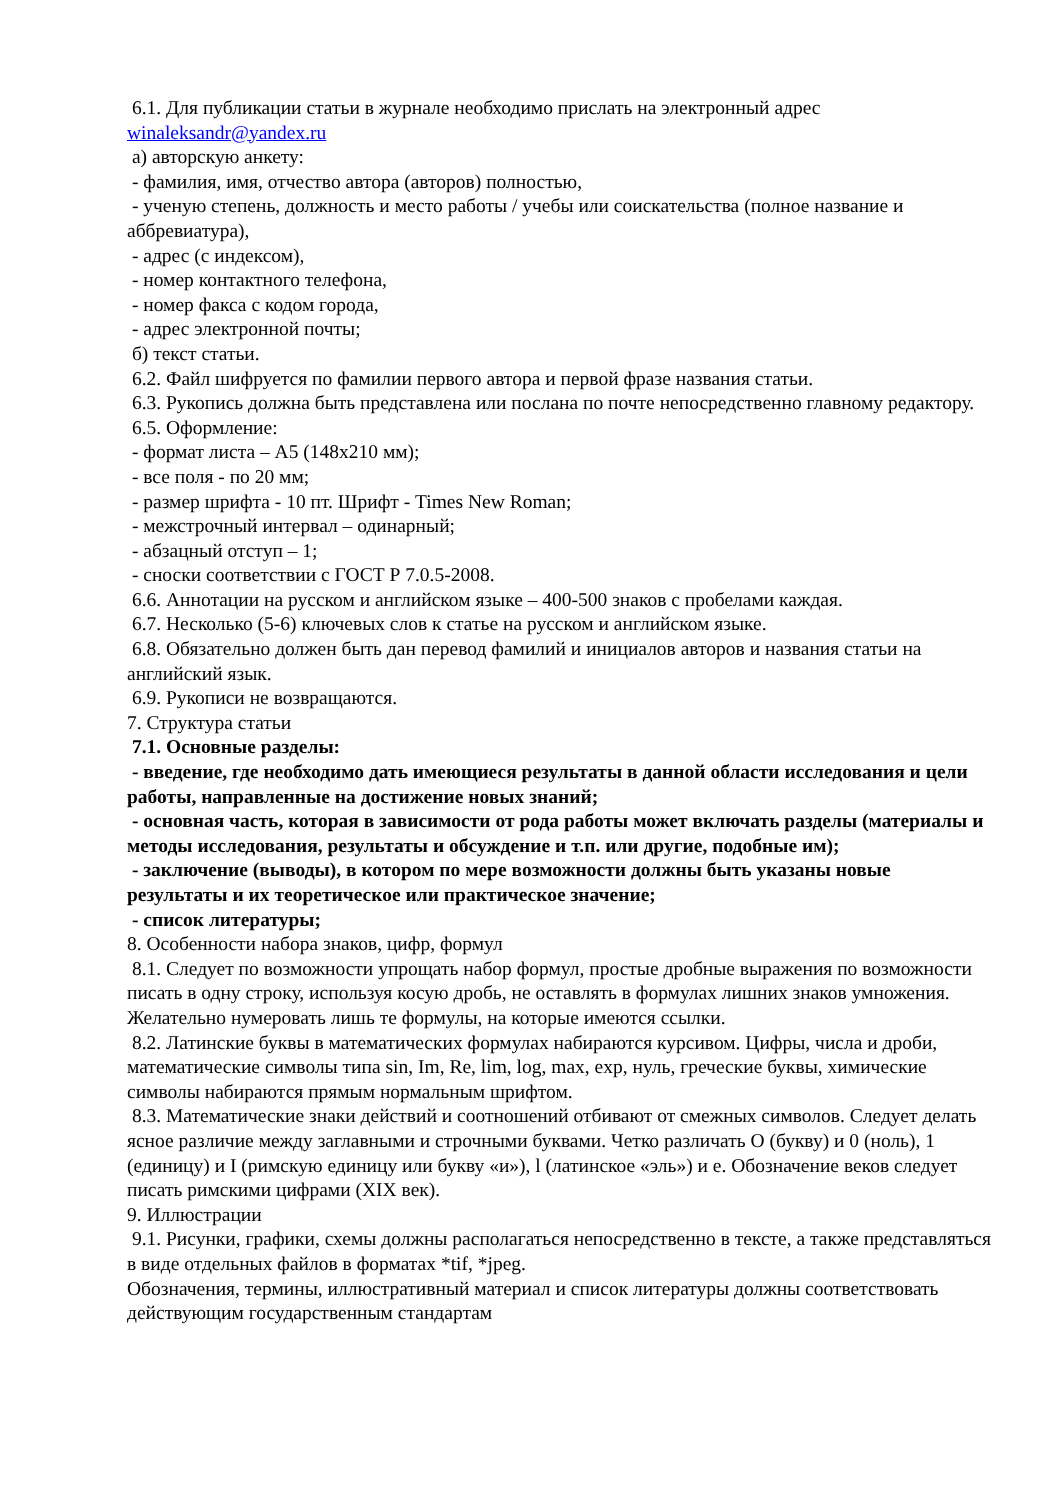6.1. Для публикации статьи в журнале необходимо прислать на электронный адрес winaleksandr@yandex.ru
а) авторскую анкету:
- фамилия, имя, отчество автора (авторов) полностью,
- ученую степень, должность и место работы / учебы или соискательства (полное название и аббревиатура),
- адрес (с индексом),
- номер контактного телефона,
- номер факса с кодом города,
- адрес электронной почты;
б) текст статьи.
6.2. Файл шифруется по фамилии первого автора и первой фразе названия статьи.
6.3. Рукопись должна быть представлена или послана по почте непосредственно главному редактору.
6.5. Оформление:
- формат листа – А5 (148х210 мм);
- все поля - по 20 мм;
- размер шрифта - 10 пт. Шрифт - Times New Roman;
- межстрочный интервал – одинарный;
- абзацный отступ – 1;
- сноски соответствии с ГОСТ Р 7.0.5-2008.
6.6. Аннотации на русском и английском языке – 400-500 знаков с пробелами каждая.
6.7. Несколько (5-6) ключевых слов к статье на русском и английском языке.
6.8. Обязательно должен быть дан перевод фамилий и инициалов авторов и названия статьи на английский язык.
6.9. Рукописи не возвращаются.
7. Структура статьи
7.1. Основные разделы:
- введение, где необходимо дать имеющиеся результаты в данной области исследования и цели работы, направленные на достижение новых знаний;
- основная часть, которая в зависимости от рода работы может включать разделы (материалы и методы исследования, результаты и обсуждение и т.п. или другие, подобные им);
- заключение (выводы), в котором по мере возможности должны быть указаны новые результаты и их теоретическое или практическое значение;
- список литературы;
8. Особенности набора знаков, цифр, формул
8.1. Следует по возможности упрощать набор формул, простые дробные выражения по возможности писать в одну строку, используя косую дробь, не оставлять в формулах лишних знаков умножения. Желательно нумеровать лишь те формулы, на которые имеются ссылки.
8.2. Латинские буквы в математических формулах набираются курсивом. Цифры, числа и дроби, математические символы типа sin, Im, Re, lim, log, max, exp, нуль, греческие буквы, химические символы набираются прямым нормальным шрифтом.
8.3. Математические знаки действий и соотношений отбивают от смежных символов. Следует делать ясное различие между заглавными и строчными буквами. Четко различать О (букву) и 0 (ноль), 1 (единицу) и I (римскую единицу или букву «и»), l (латинское «эль») и е. Обозначение веков следует писать римскими цифрами (XIX век).
9. Иллюстрации
9.1. Рисунки, графики, схемы должны располагаться непосредственно в тексте, а также представляться в виде отдельных файлов в форматах *tif, *jpeg.
Обозначения, термины, иллюстративный материал и список литературы должны соответствовать действующим государственным стандартам